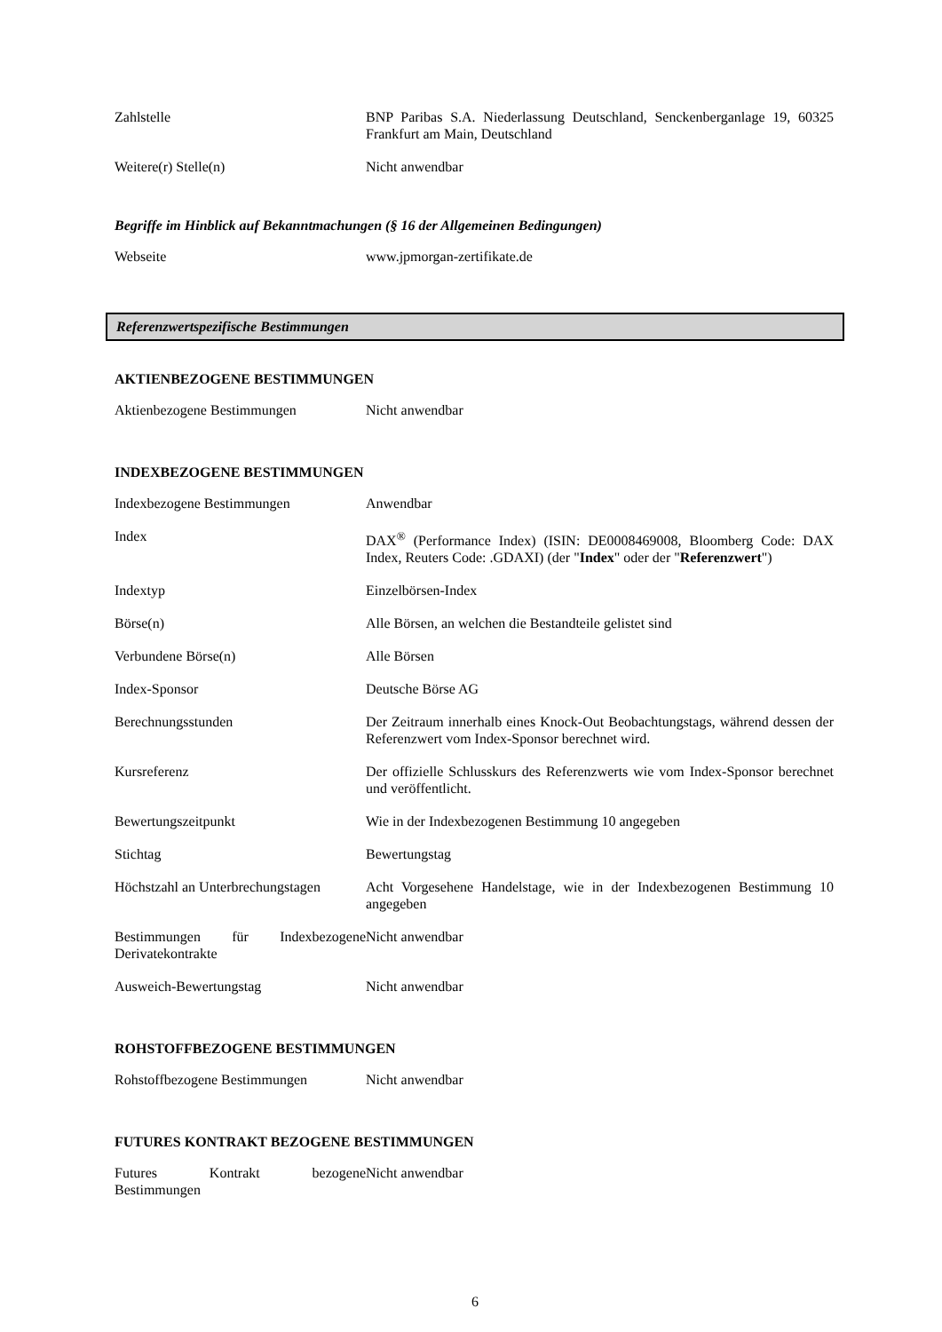| Zahlstelle | BNP Paribas S.A. Niederlassung Deutschland, Senckenberganlage 19, 60325 Frankfurt am Main, Deutschland |
| Weitere(r) Stelle(n) | Nicht anwendbar |
Begriffe im Hinblick auf Bekanntmachungen (§ 16 der Allgemeinen Bedingungen)
| Webseite | www.jpmorgan-zertifikate.de |
Referenzwertspezifische Bestimmungen
AKTIENBEZOGENE BESTIMMUNGEN
| Aktienbezogene Bestimmungen | Nicht anwendbar |
INDEXBEZOGENE BESTIMMUNGEN
| Indexbezogene Bestimmungen | Anwendbar |
| Index | DAX<sup>®</sup> (Performance Index) (ISIN: DE0008469008, Bloomberg Code: DAX Index, Reuters Code: .GDAXI) (der " Index " oder der " Referenzwert ") |
| Indextyp | Einzelbörsen-Index |
| Börse(n) | Alle Börsen, an welchen die Bestandteile gelistet sind |
| Verbundene Börse(n) | Alle Börsen |
| Index-Sponsor | Deutsche Börse AG |
| Berechnungsstunden | Der Zeitraum innerhalb eines Knock-Out Beobachtungstags, während dessen der Referenzwert vom Index-Sponsor berechnet wird. |
| Kursreferenz | Der offizielle Schlusskurs des Referenzwerts wie vom Index-Sponsor berechnet und veröffentlicht. |
| Bewertungszeitpunkt | Wie in der Indexbezogenen Bestimmung 10 angegeben |
| Stichtag | Bewertungstag |
| Höchstzahl an Unterbrechungstagen | Acht Vorgesehene Handelstage, wie in der Indexbezogenen Bestimmung 10 angegeben |
| Bestimmungen für Indexbezogene Derivatekontrakte | Nicht anwendbar |
| Ausweich-Bewertungstag | Nicht anwendbar |
ROHSTOFFBEZOGENE BESTIMMUNGEN
| Rohstoffbezogene Bestimmungen | Nicht anwendbar |
FUTURES KONTRAKT BEZOGENE BESTIMMUNGEN
| Futures Kontrakt bezogene Bestimmungen | Nicht anwendbar |
6